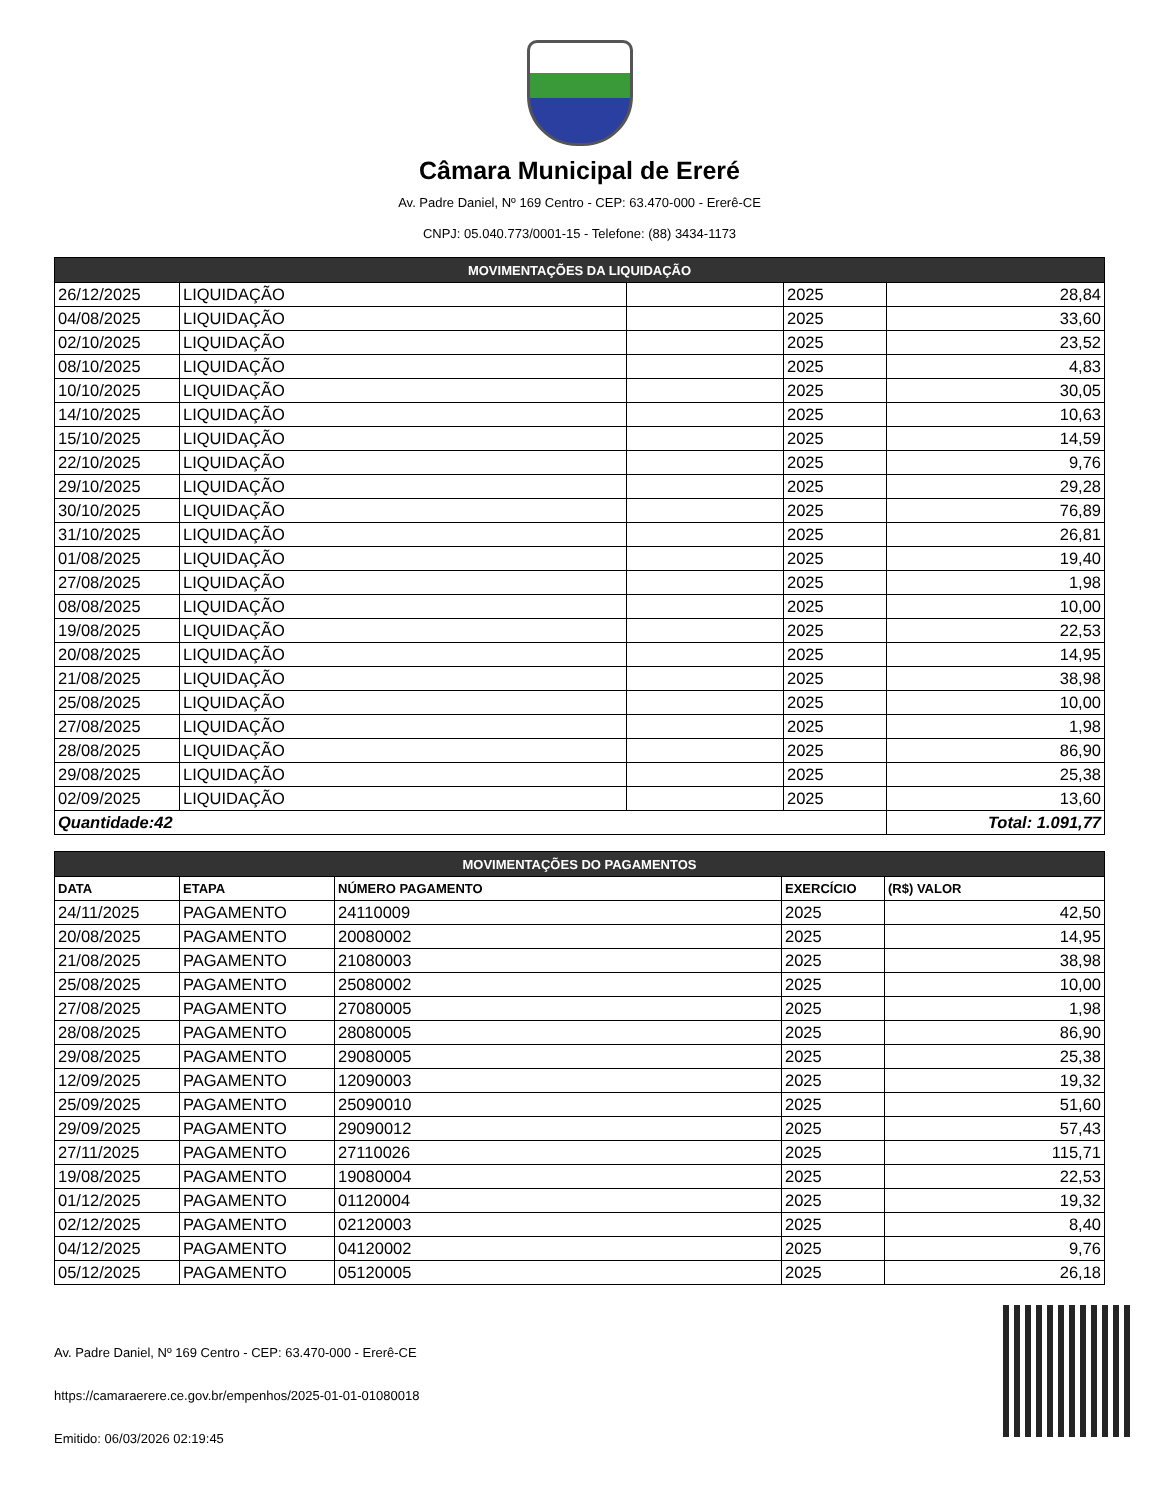Câmara Municipal de Ereré
Av. Padre Daniel, Nº 169 Centro - CEP: 63.470-000 - Ererê-CE
CNPJ: 05.040.773/0001-15 - Telefone: (88) 3434-1173
| MOVIMENTAÇÕES DA LIQUIDAÇÃO | | | | |
| --- | --- | --- | --- | --- |
| 26/12/2025 | LIQUIDAÇÃO | | 2025 | 28,84 |
| 04/08/2025 | LIQUIDAÇÃO | | 2025 | 33,60 |
| 02/10/2025 | LIQUIDAÇÃO | | 2025 | 23,52 |
| 08/10/2025 | LIQUIDAÇÃO | | 2025 | 4,83 |
| 10/10/2025 | LIQUIDAÇÃO | | 2025 | 30,05 |
| 14/10/2025 | LIQUIDAÇÃO | | 2025 | 10,63 |
| 15/10/2025 | LIQUIDAÇÃO | | 2025 | 14,59 |
| 22/10/2025 | LIQUIDAÇÃO | | 2025 | 9,76 |
| 29/10/2025 | LIQUIDAÇÃO | | 2025 | 29,28 |
| 30/10/2025 | LIQUIDAÇÃO | | 2025 | 76,89 |
| 31/10/2025 | LIQUIDAÇÃO | | 2025 | 26,81 |
| 01/08/2025 | LIQUIDAÇÃO | | 2025 | 19,40 |
| 27/08/2025 | LIQUIDAÇÃO | | 2025 | 1,98 |
| 08/08/2025 | LIQUIDAÇÃO | | 2025 | 10,00 |
| 19/08/2025 | LIQUIDAÇÃO | | 2025 | 22,53 |
| 20/08/2025 | LIQUIDAÇÃO | | 2025 | 14,95 |
| 21/08/2025 | LIQUIDAÇÃO | | 2025 | 38,98 |
| 25/08/2025 | LIQUIDAÇÃO | | 2025 | 10,00 |
| 27/08/2025 | LIQUIDAÇÃO | | 2025 | 1,98 |
| 28/08/2025 | LIQUIDAÇÃO | | 2025 | 86,90 |
| 29/08/2025 | LIQUIDAÇÃO | | 2025 | 25,38 |
| 02/09/2025 | LIQUIDAÇÃO | | 2025 | 13,60 |
| Quantidade:42 | | | | Total: 1.091,77 |
| MOVIMENTAÇÕES DO PAGAMENTOS | | | | |
| --- | --- | --- | --- | --- |
| DATA | ETAPA | NÚMERO PAGAMENTO | EXERCÍCIO | (R$) VALOR |
| 24/11/2025 | PAGAMENTO | 24110009 | 2025 | 42,50 |
| 20/08/2025 | PAGAMENTO | 20080002 | 2025 | 14,95 |
| 21/08/2025 | PAGAMENTO | 21080003 | 2025 | 38,98 |
| 25/08/2025 | PAGAMENTO | 25080002 | 2025 | 10,00 |
| 27/08/2025 | PAGAMENTO | 27080005 | 2025 | 1,98 |
| 28/08/2025 | PAGAMENTO | 28080005 | 2025 | 86,90 |
| 29/08/2025 | PAGAMENTO | 29080005 | 2025 | 25,38 |
| 12/09/2025 | PAGAMENTO | 12090003 | 2025 | 19,32 |
| 25/09/2025 | PAGAMENTO | 25090010 | 2025 | 51,60 |
| 29/09/2025 | PAGAMENTO | 29090012 | 2025 | 57,43 |
| 27/11/2025 | PAGAMENTO | 27110026 | 2025 | 115,71 |
| 19/08/2025 | PAGAMENTO | 19080004 | 2025 | 22,53 |
| 01/12/2025 | PAGAMENTO | 01120004 | 2025 | 19,32 |
| 02/12/2025 | PAGAMENTO | 02120003 | 2025 | 8,40 |
| 04/12/2025 | PAGAMENTO | 04120002 | 2025 | 9,76 |
| 05/12/2025 | PAGAMENTO | 05120005 | 2025 | 26,18 |
Av. Padre Daniel, Nº 169 Centro - CEP: 63.470-000 - Ererê-CE
https://camaraerere.ce.gov.br/empenhos/2025-01-01-01080018
Emitido: 06/03/2026 02:19:45